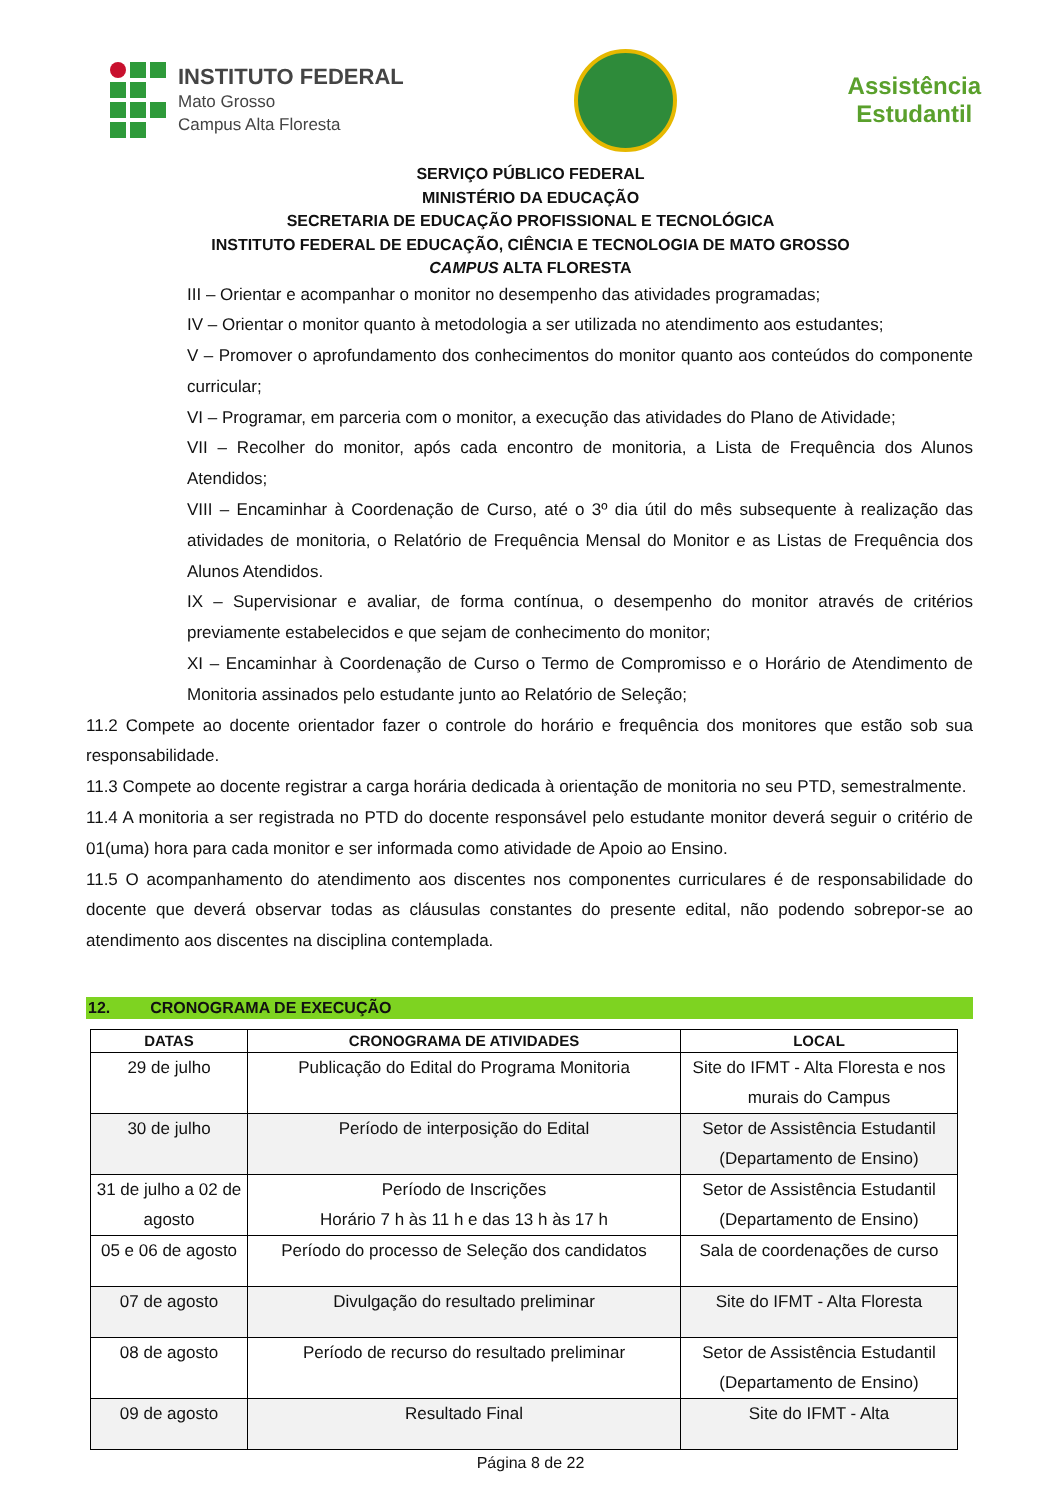INSTITUTO FEDERAL
Mato Grosso
Campus Alta Floresta
Assistência
Estudantil
SERVIÇO PÚBLICO FEDERAL
MINISTÉRIO DA EDUCAÇÃO
SECRETARIA DE EDUCAÇÃO PROFISSIONAL E TECNOLÓGICA
INSTITUTO FEDERAL DE EDUCAÇÃO, CIÊNCIA E TECNOLOGIA DE MATO GROSSO
CAMPUS ALTA FLORESTA
III – Orientar e acompanhar o monitor no desempenho das atividades programadas;
IV – Orientar o monitor quanto à metodologia a ser utilizada no atendimento aos estudantes;
V – Promover o aprofundamento dos conhecimentos do monitor quanto aos conteúdos do componente curricular;
VI – Programar, em parceria com o monitor, a execução das atividades do Plano de Atividade;
VII – Recolher do monitor, após cada encontro de monitoria, a Lista de Frequência dos Alunos Atendidos;
VIII – Encaminhar à Coordenação de Curso, até o 3º dia útil do mês subsequente à realização das atividades de monitoria, o Relatório de Frequência Mensal do Monitor e as Listas de Frequência dos Alunos Atendidos.
IX – Supervisionar e avaliar, de forma contínua, o desempenho do monitor através de critérios previamente estabelecidos e que sejam de conhecimento do monitor;
XI – Encaminhar à Coordenação de Curso o Termo de Compromisso e o Horário de Atendimento de Monitoria assinados pelo estudante junto ao Relatório de Seleção;
11.2 Compete ao docente orientador fazer o controle do horário e frequência dos monitores que estão sob sua responsabilidade.
11.3 Compete ao docente registrar a carga horária dedicada à orientação de monitoria no seu PTD, semestralmente.
11.4 A monitoria a ser registrada no PTD do docente responsável pelo estudante monitor deverá seguir o critério de 01(uma) hora para cada monitor e ser informada como atividade de Apoio ao Ensino.
11.5 O acompanhamento do atendimento aos discentes nos componentes curriculares é de responsabilidade do docente que deverá observar todas as cláusulas constantes do presente edital, não podendo sobrepor-se ao atendimento aos discentes na disciplina contemplada.
12. CRONOGRAMA DE EXECUÇÃO
| DATAS | CRONOGRAMA DE ATIVIDADES | LOCAL |
| --- | --- | --- |
| 29 de julho | Publicação do Edital do Programa Monitoria | Site do IFMT - Alta Floresta e nos murais do Campus |
| 30 de julho | Período de interposição do Edital | Setor de Assistência Estudantil (Departamento de Ensino) |
| 31 de julho a 02 de agosto | Período de Inscrições Horário 7 h às 11 h e das 13 h às 17 h | Setor de Assistência Estudantil (Departamento de Ensino) |
| 05 e 06 de agosto | Período do processo de Seleção dos candidatos | Sala de coordenações de curso |
| 07 de agosto | Divulgação do resultado preliminar | Site do IFMT - Alta Floresta |
| 08 de agosto | Período de recurso do resultado preliminar | Setor de Assistência Estudantil (Departamento de Ensino) |
| 09 de agosto | Resultado Final | Site do IFMT - Alta |
Página 8 de 22